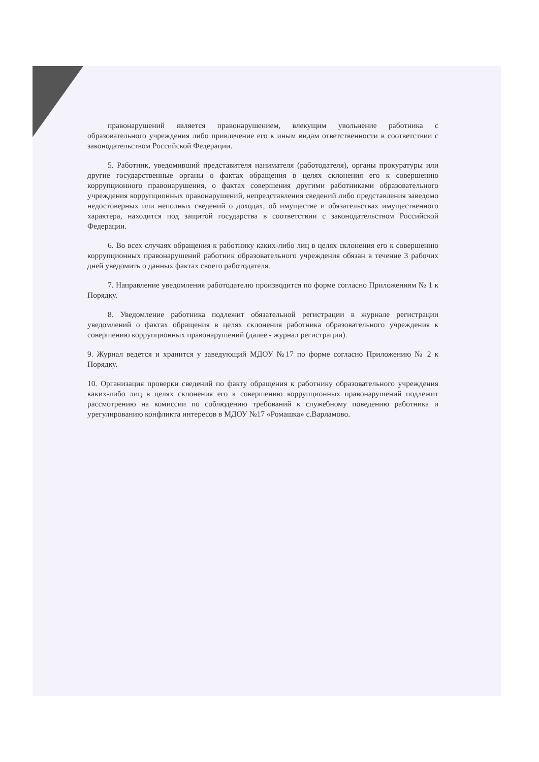правонарушений является правонарушением, влекущим увольнение работника с образовательного учреждения либо привлечение его к иным видам ответственности в соответствии с законодательством Российской Федерации.
5. Работник, уведомивший представителя нанимателя (работодателя), органы прокуратуры или другие государственные органы о фактах обращения в целях склонения его к совершению коррупционного правонарушения, о фактах совершения другими работниками образовательного учреждения коррупционных правонарушений, непредставления сведений либо представления заведомо недостоверных или неполных сведений о доходах, об имуществе и обязательствах имущественного характера, находится под защитой государства в соответствии с законодательством Российской Федерации.
6. Во всех случаях обращения к работнику каких-либо лиц в целях склонения его к совершению коррупционных правонарушений работник образовательного учреждения обязан в течение 3 рабочих дней уведомить о данных фактах своего работодателя.
7. Направление уведомления работодателю производится по форме согласно Приложениям № 1 к Порядку.
8. Уведомление работника подлежит обязательной регистрации в журнале регистрации уведомлений о фактах обращения в целях склонения работника образовательного учреждения к совершению коррупционных правонарушений (далее - журнал регистрации).
9. Журнал ведется и хранится у заведующий МДОУ №17 по форме согласно Приложению № 2 к Порядку.
10. Организация проверки сведений по факту обращения к работнику образовательного учреждения каких-либо лиц в целях склонения его к совершению коррупционных правонарушений подлежит рассмотрению на комиссии по соблюдению требований к служебному поведению работника и урегулированию конфликта интересов в МДОУ №17 «Ромашка» с.Варламово.